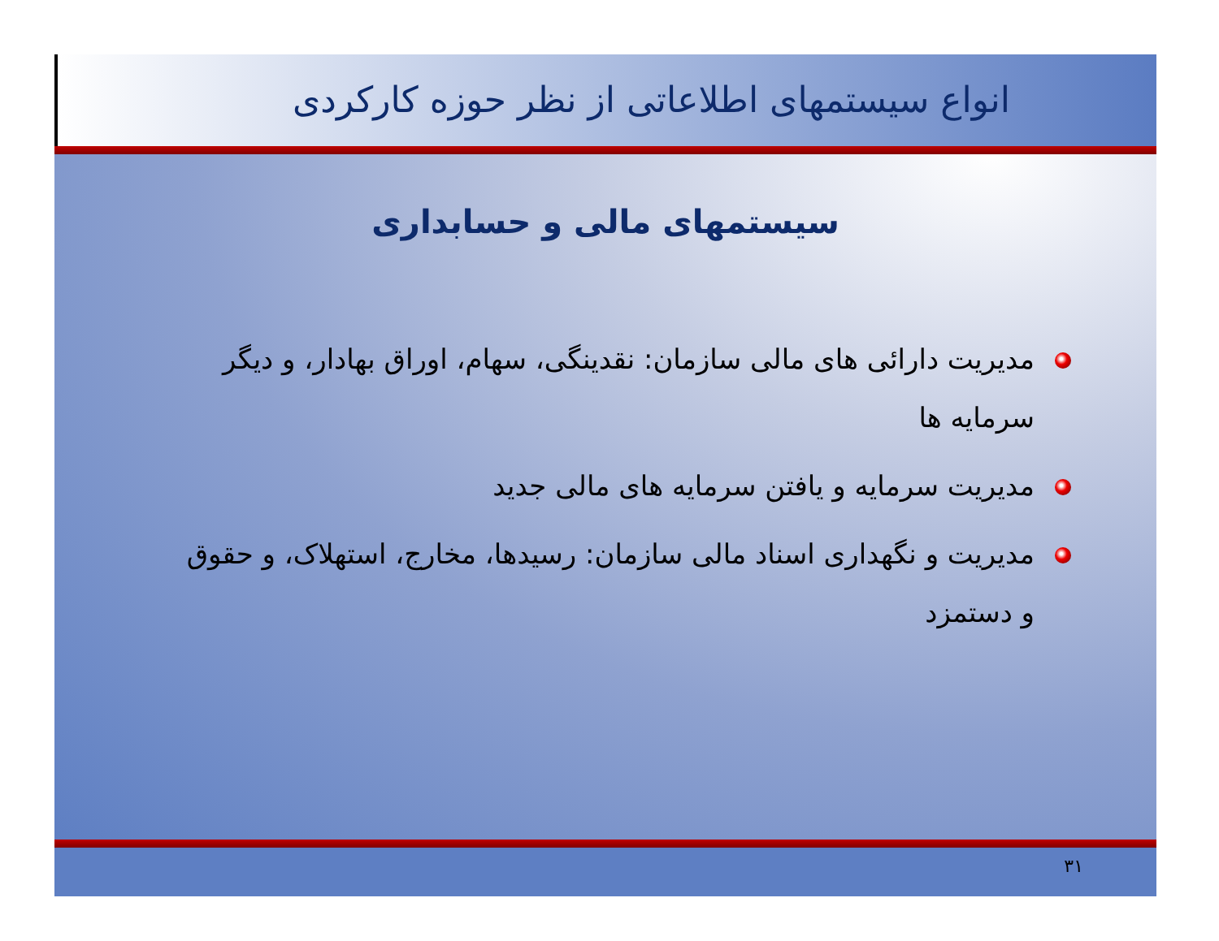انواع سیستمهای اطلاعاتی از نظر حوزه کارکردی
سیستمهای مالی و حسابداری
مدیریت دارائی های مالی سازمان: نقدینگی، سهام، اوراق بهادار، و دیگر سرمایه ها
مدیریت سرمایه و یافتن سرمایه های مالی جدید
مدیریت و نگهداری اسناد مالی سازمان: رسیدها، مخارج، استهلاک، و حقوق و دستمزد
۳۱